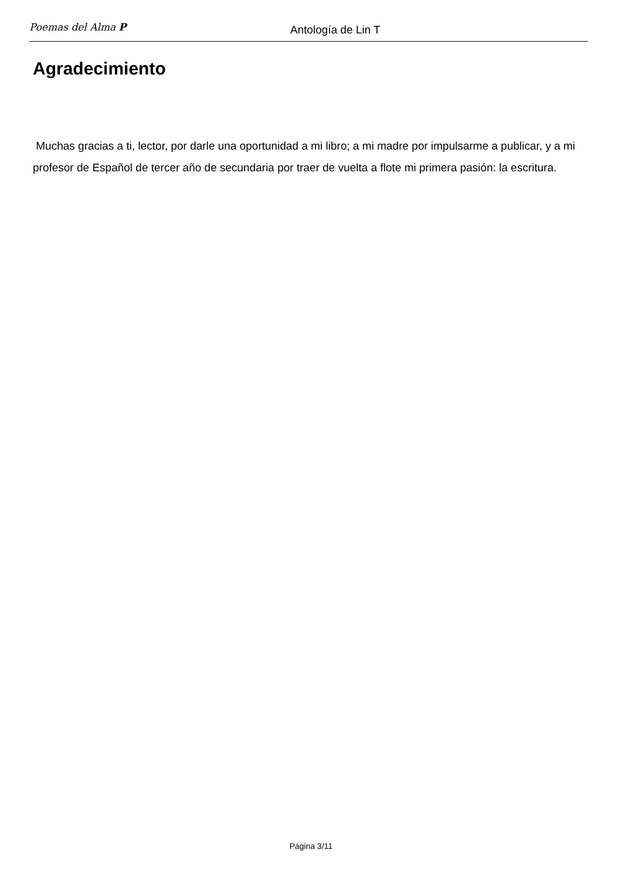Poemas del Alma P
Antología de Lin T
Agradecimiento
Muchas gracias a ti, lector, por darle una oportunidad a mi libro; a mi madre por impulsarme a publicar, y a mi profesor de Español de tercer año de secundaria por traer de vuelta a flote mi primera pasión: la escritura.
Página 3/11